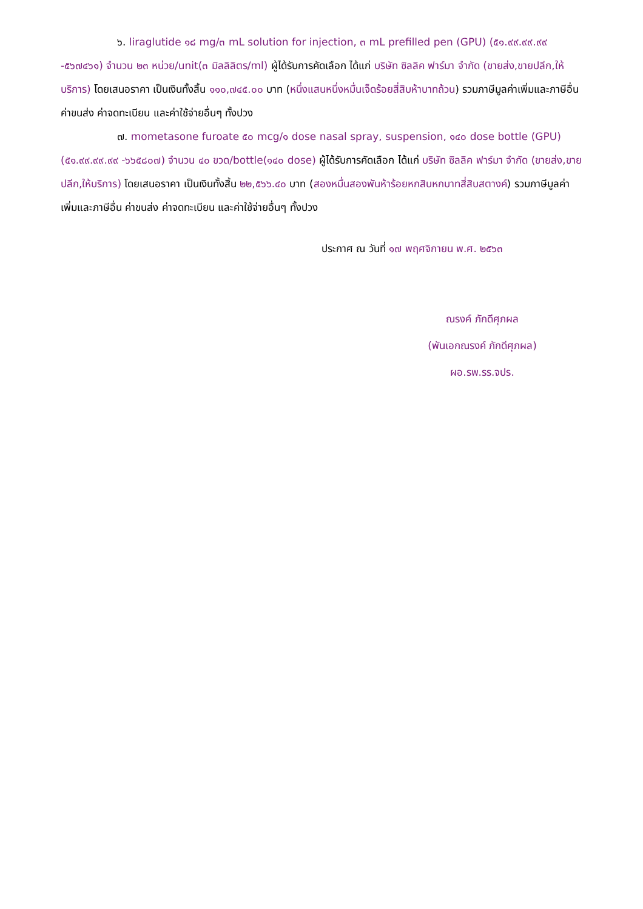๖. liraglutide ๑๘ mg/๓ mL solution for injection, ๓ mL prefilled pen (GPU) (๕๑.๙๙.๙๙.๙๙ -๕๖๗๔๖๑) จำนวน ๒๓ หน่วย/unit(๓ มิลลิลิตร/ml) ผู้ได้รับการคัดเลือก ได้แก่ บริษัท ซิลลิค ฟาร์มา จำกัด (ขายส่ง,ขายปลีก,ให้บริการ) โดยเสนอราคา เป็นเงินทั้งสิ้น ๑๑๐,๗๔๕.๐๐ บาท (หนึ่งแสนหนึ่งหมื่นเจ็ดร้อยสี่สิบห้าบาทถ้วน) รวมภาษีมูลค่าเพิ่มและภาษีอื่น ค่าขนส่ง ค่าจดทะเบียน และค่าใช้จ่ายอื่นๆ ทั้งปวง
๗. mometasone furoate ๕๐ mcg/๑ dose nasal spray, suspension, ๑๔๐ dose bottle (GPU) (๕๑.๙๙.๙๙.๙๙ -๖๖๕๘๐๗) จำนวน ๔๐ ขวด/bottle(๑๔๐ dose) ผู้ได้รับการคัดเลือก ได้แก่ บริษัท ซิลลิค ฟาร์มา จำกัด (ขายส่ง,ขายปลีก,ให้บริการ) โดยเสนอราคา เป็นเงินทั้งสิ้น ๒๒,๕๖๖.๔๐ บาท (สองหมื่นสองพันห้าร้อยหกสิบหกบาทสี่สิบสตางค์) รวมภาษีมูลค่าเพิ่มและภาษีอื่น ค่าขนส่ง ค่าจดทะเบียน และค่าใช้จ่ายอื่นๆ ทั้งปวง
ประกาศ ณ วันที่ ๑๗ พฤศจิกายน พ.ศ. ๒๕๖๓
ณรงค์ ภักดีศุภผล
(พันเอกณรงค์ ภักดีศุภผล)
ผอ.รพ.รร.จปร.